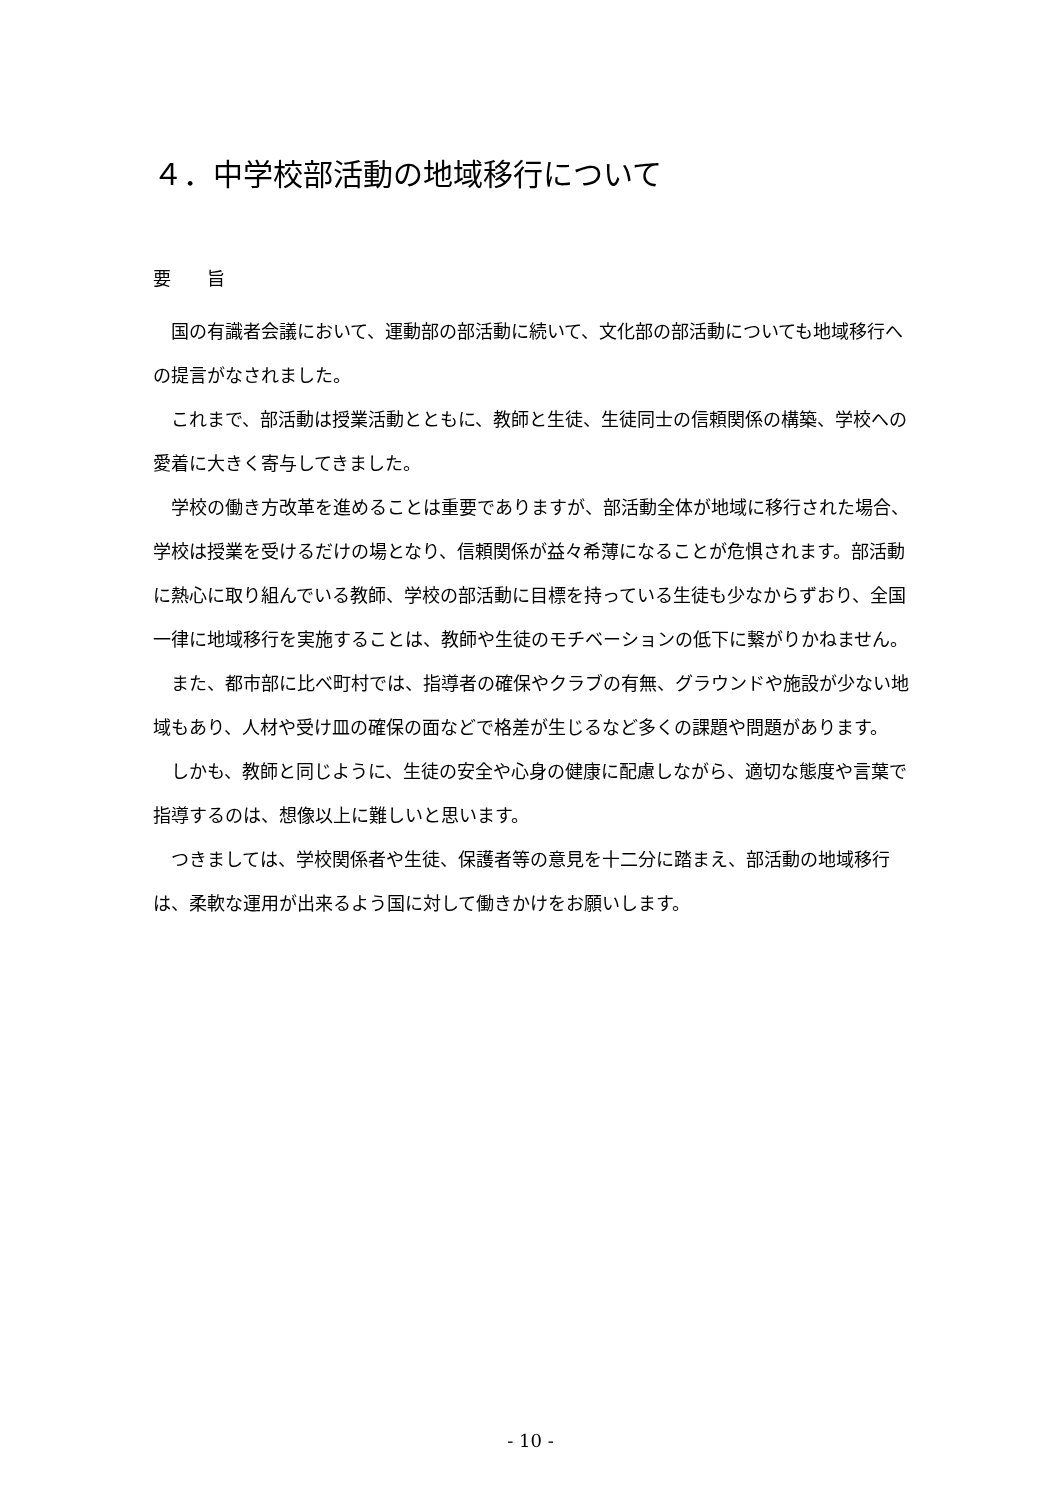４．中学校部活動の地域移行について
要　　旨
国の有識者会議において、運動部の部活動に続いて、文化部の部活動についても地域移行への提言がなされました。
これまで、部活動は授業活動とともに、教師と生徒、生徒同士の信頼関係の構築、学校への愛着に大きく寄与してきました。
学校の働き方改革を進めることは重要でありますが、部活動全体が地域に移行された場合、学校は授業を受けるだけの場となり、信頼関係が益々希薄になることが危惧されます。部活動に熱心に取り組んでいる教師、学校の部活動に目標を持っている生徒も少なからずおり、全国一律に地域移行を実施することは、教師や生徒のモチベーションの低下に繋がりかねません。
また、都市部に比べ町村では、指導者の確保やクラブの有無、グラウンドや施設が少ない地域もあり、人材や受け皿の確保の面などで格差が生じるなど多くの課題や問題があります。
しかも、教師と同じように、生徒の安全や心身の健康に配慮しながら、適切な態度や言葉で指導するのは、想像以上に難しいと思います。
つきましては、学校関係者や生徒、保護者等の意見を十二分に踏まえ、部活動の地域移行は、柔軟な運用が出来るよう国に対して働きかけをお願いします。
- 10 -